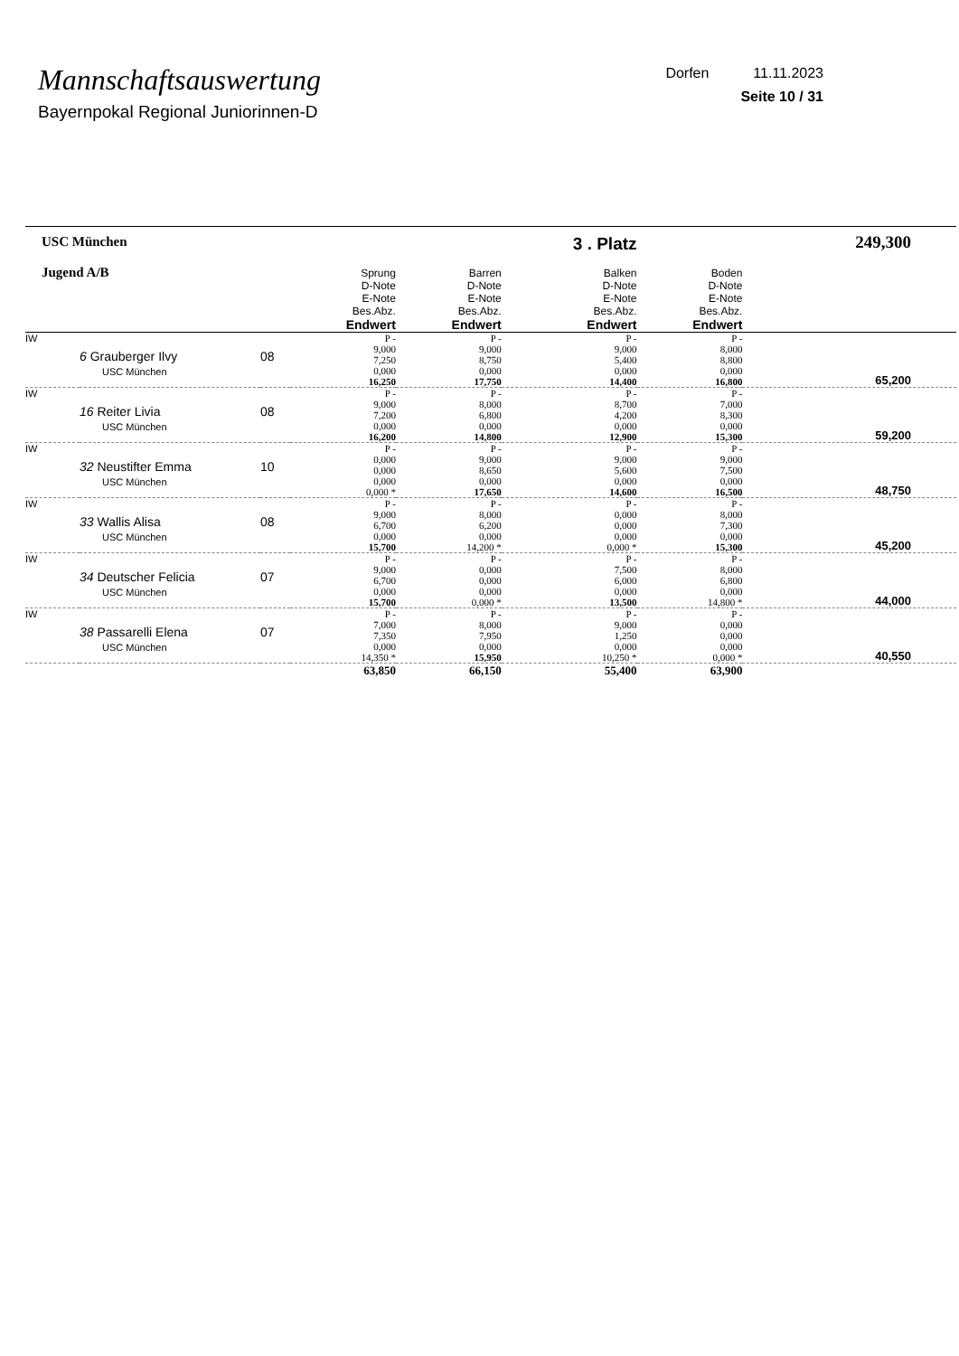Mannschaftsauswertung
Bayernpokal Regional Juniorinnen-D
Dorfen 11.11.2023
Seite 10 / 31
| USC München Jugend A/B | | | Sprung D-Note E-Note Bes.Abz. Endwert | Barren D-Note E-Note Bes.Abz. Endwert | 3 . Platz Balken D-Note E-Note Bes.Abz. Endwert | Boden D-Note E-Note Bes.Abz. Endwert | 249,300 |
| IW | 6 Grauberger Ilvy USC München | 08 | P - 9,000 7,250 0,000 16,250 | P - 9,000 8,750 0,000 17,750 | P - 9,000 5,400 0,000 14,400 | P - 8,000 8,800 0,000 16,800 | 65,200 |
| IW | 16 Reiter Livia USC München | 08 | P - 9,000 7,200 0,000 16,200 | P - 8,000 6,800 0,000 14,800 | P - 8,700 4,200 0,000 12,900 | P - 7,000 8,300 0,000 15,300 | 59,200 |
| IW | 32 Neustifter Emma USC München | 10 | P - 0,000 0,000 0,000 0,000 * | P - 9,000 8,650 0,000 17,650 | P - 9,000 5,600 0,000 14,600 | P - 9,000 7,500 0,000 16,500 | 48,750 |
| IW | 33 Wallis Alisa USC München | 08 | P - 9,000 6,700 0,000 15,700 | P - 8,000 6,200 0,000 14,200 * | P - 0,000 0,000 0,000 0,000 * | P - 8,000 7,300 0,000 15,300 | 45,200 |
| IW | 34 Deutscher Felicia USC München | 07 | P - 9,000 6,700 0,000 15,700 | P - 0,000 0,000 0,000 0,000 * | P - 7,500 6,000 0,000 13,500 | P - 8,000 6,800 0,000 14,800 * | 44,000 |
| IW | 38 Passarelli Elena USC München | 07 | P - 7,000 7,350 0,000 14,350 * | P - 8,000 7,950 0,000 15,950 | P - 9,000 1,250 0,000 10,250 * | P - 0,000 0,000 0,000 0,000 * | 40,550 |
| | | | 63,850 | 66,150 | 55,400 | 63,900 | |